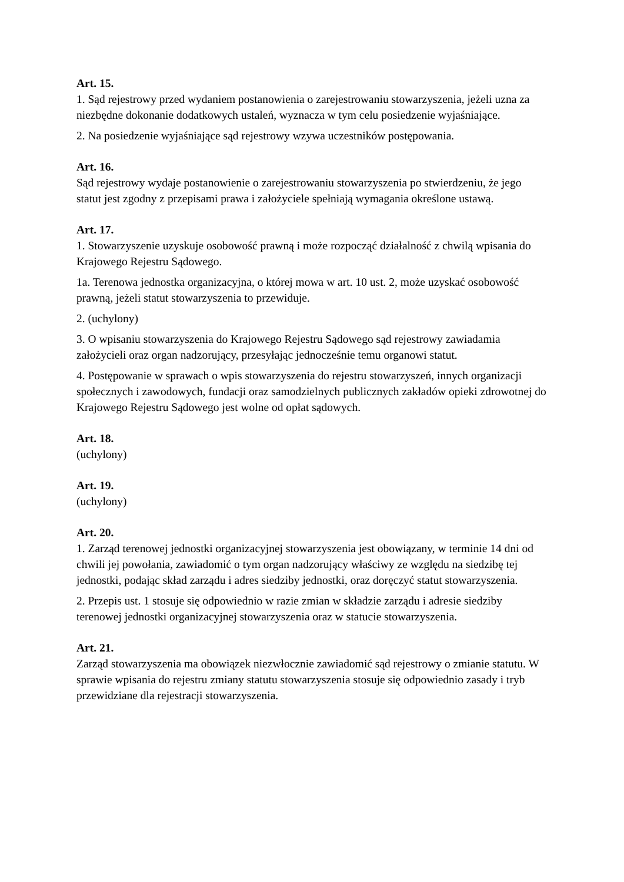Art. 15.
1. Sąd rejestrowy przed wydaniem postanowienia o zarejestrowaniu stowarzyszenia, jeżeli uzna za niezbędne dokonanie dodatkowych ustaleń, wyznacza w tym celu posiedzenie wyjaśniające.
2. Na posiedzenie wyjaśniające sąd rejestrowy wzywa uczestników postępowania.
Art. 16.
Sąd rejestrowy wydaje postanowienie o zarejestrowaniu stowarzyszenia po stwierdzeniu, że jego statut jest zgodny z przepisami prawa i założyciele spełniają wymagania określone ustawą.
Art. 17.
1. Stowarzyszenie uzyskuje osobowość prawną i może rozpocząć działalność z chwilą wpisania do Krajowego Rejestru Sądowego.
1a. Terenowa jednostka organizacyjna, o której mowa w art. 10 ust. 2, może uzyskać osobowość prawną, jeżeli statut stowarzyszenia to przewiduje.
2. (uchylony)
3. O wpisaniu stowarzyszenia do Krajowego Rejestru Sądowego sąd rejestrowy zawiadamia założycieli oraz organ nadzorujący, przesyłając jednocześnie temu organowi statut.
4. Postępowanie w sprawach o wpis stowarzyszenia do rejestru stowarzyszeń, innych organizacji społecznych i zawodowych, fundacji oraz samodzielnych publicznych zakładów opieki zdrowotnej do Krajowego Rejestru Sądowego jest wolne od opłat sądowych.
Art. 18.
(uchylony)
Art. 19.
(uchylony)
Art. 20.
1. Zarząd terenowej jednostki organizacyjnej stowarzyszenia jest obowiązany, w terminie 14 dni od chwili jej powołania, zawiadomić o tym organ nadzorujący właściwy ze względu na siedzibę tej jednostki, podając skład zarządu i adres siedziby jednostki, oraz doręczyć statut stowarzyszenia.
2. Przepis ust. 1 stosuje się odpowiednio w razie zmian w składzie zarządu i adresie siedziby terenowej jednostki organizacyjnej stowarzyszenia oraz w statucie stowarzyszenia.
Art. 21.
Zarząd stowarzyszenia ma obowiązek niezwłocznie zawiadomić sąd rejestrowy o zmianie statutu. W sprawie wpisania do rejestru zmiany statutu stowarzyszenia stosuje się odpowiednio zasady i tryb przewidziane dla rejestracji stowarzyszenia.